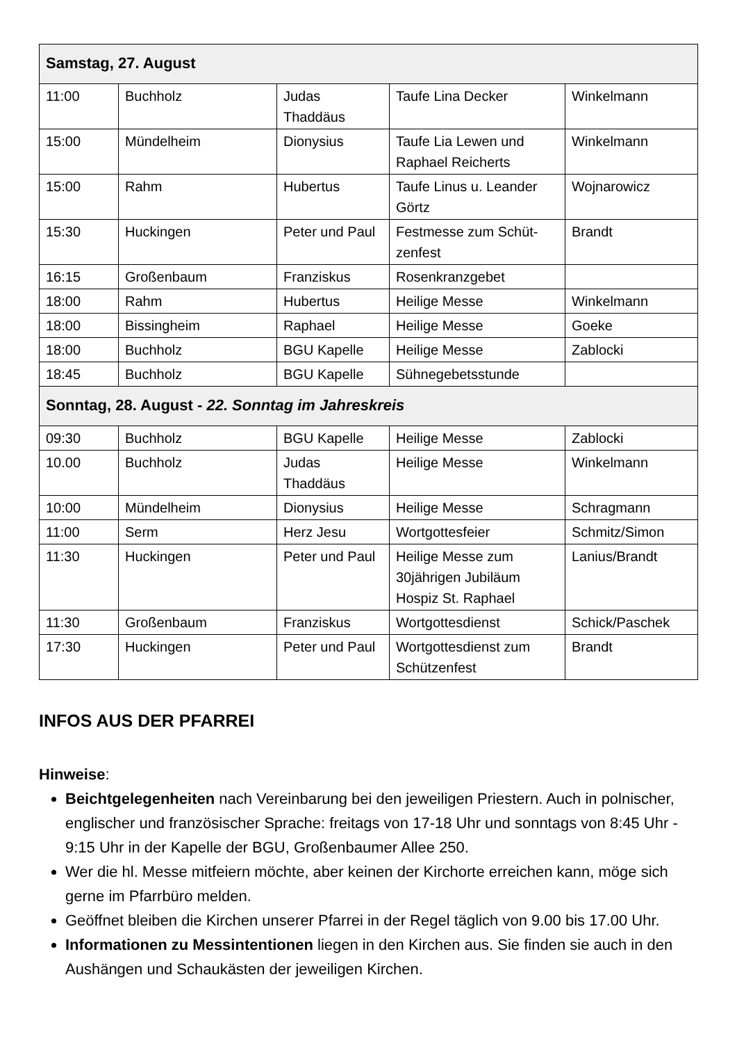| Samstag, 27. August | | | | |
| --- | --- | --- | --- | --- |
| 11:00 | Buchholz | Judas Thaddäus | Taufe Lina Decker | Winkelmann |
| 15:00 | Mündelheim | Dionysius | Taufe Lia Lewen und Raphael Reicherts | Winkelmann |
| 15:00 | Rahm | Hubertus | Taufe Linus u. Leander Görtz | Wojnarowicz |
| 15:30 | Huckingen | Peter und Paul | Festmesse zum Schüt-zenfest | Brandt |
| 16:15 | Großenbaum | Franziskus | Rosenkranzgebet | |
| 18:00 | Rahm | Hubertus | Heilige Messe | Winkelmann |
| 18:00 | Bissingheim | Raphael | Heilige Messe | Goeke |
| 18:00 | Buchholz | BGU Kapelle | Heilige Messe | Zablocki |
| 18:45 | Buchholz | BGU Kapelle | Sühnegebetsstunde | |
| Sonntag, 28. August - 22. Sonntag im Jahreskreis | | | | |
| 09:30 | Buchholz | BGU Kapelle | Heilige Messe | Zablocki |
| 10.00 | Buchholz | Judas Thaddäus | Heilige Messe | Winkelmann |
| 10:00 | Mündelheim | Dionysius | Heilige Messe | Schragmann |
| 11:00 | Serm | Herz Jesu | Wortgottesfeier | Schmitz/Simon |
| 11:30 | Huckingen | Peter und Paul | Heilige Messe zum 30jährigen Jubiläum Hospiz St. Raphael | Lanius/Brandt |
| 11:30 | Großenbaum | Franziskus | Wortgottesdienst | Schick/Paschek |
| 17:30 | Huckingen | Peter und Paul | Wortgottesdienst zum Schützenfest | Brandt |
INFOS AUS DER PFARREI
Hinweise:
Beichtgelegenheiten nach Vereinbarung bei den jeweiligen Priestern. Auch in polnischer, englischer und französischer Sprache: freitags von 17-18 Uhr und sonntags von 8:45 Uhr - 9:15 Uhr in der Kapelle der BGU, Großenbaumer Allee 250.
Wer die hl. Messe mitfeiern möchte, aber keinen der Kirchorte erreichen kann, möge sich gerne im Pfarrbüro melden.
Geöffnet bleiben die Kirchen unserer Pfarrei in der Regel täglich von 9.00 bis 17.00 Uhr.
Informationen zu Messintentionen liegen in den Kirchen aus. Sie finden sie auch in den Aushängen und Schaukästen der jeweiligen Kirchen.